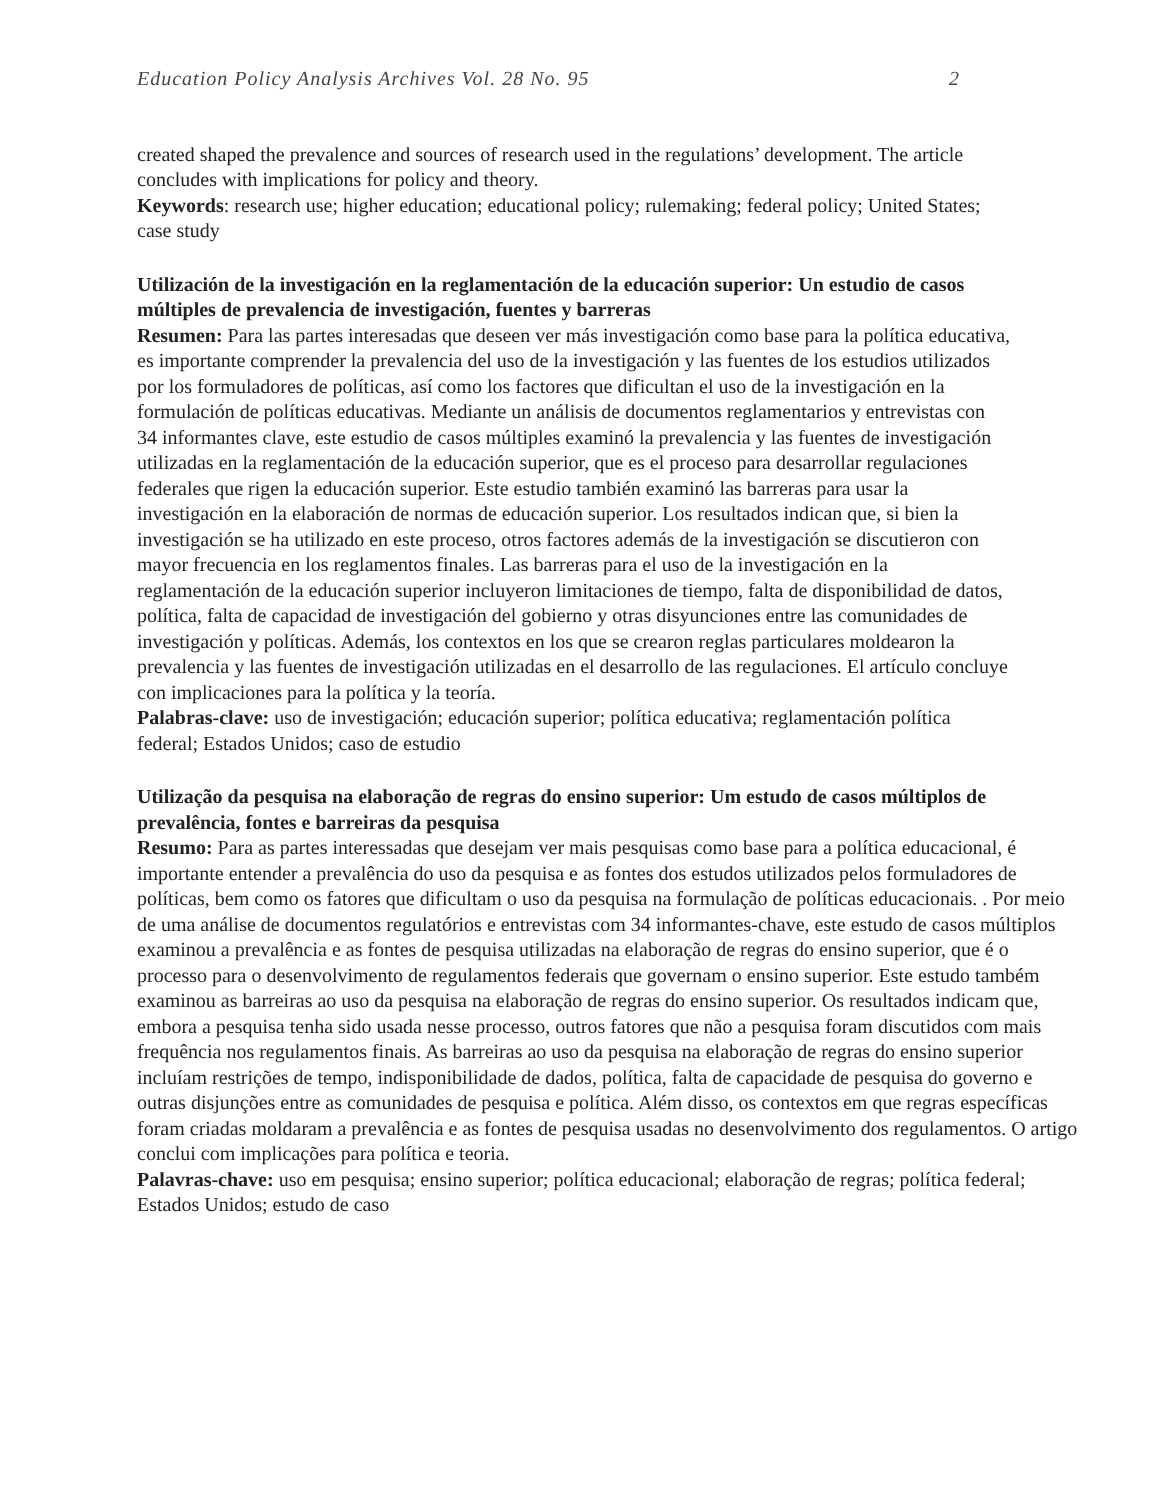Education Policy Analysis Archives Vol. 28 No. 95 2
created shaped the prevalence and sources of research used in the regulations’ development. The article concludes with implications for policy and theory.
Keywords: research use; higher education; educational policy; rulemaking; federal policy; United States; case study
Utilización de la investigación en la reglamentación de la educación superior: Un estudio de casos múltiples de prevalencia de investigación, fuentes y barreras
Resumen: Para las partes interesadas que deseen ver más investigación como base para la política educativa, es importante comprender la prevalencia del uso de la investigación y las fuentes de los estudios utilizados por los formuladores de políticas, así como los factores que dificultan el uso de la investigación en la formulación de políticas educativas. Mediante un análisis de documentos reglamentarios y entrevistas con 34 informantes clave, este estudio de casos múltiples examinó la prevalencia y las fuentes de investigación utilizadas en la reglamentación de la educación superior, que es el proceso para desarrollar regulaciones federales que rigen la educación superior. Este estudio también examinó las barreras para usar la investigación en la elaboración de normas de educación superior. Los resultados indican que, si bien la investigación se ha utilizado en este proceso, otros factores además de la investigación se discutieron con mayor frecuencia en los reglamentos finales. Las barreras para el uso de la investigación en la reglamentación de la educación superior incluyeron limitaciones de tiempo, falta de disponibilidad de datos, política, falta de capacidad de investigación del gobierno y otras disyunciones entre las comunidades de investigación y políticas. Además, los contextos en los que se crearon reglas particulares moldearon la prevalencia y las fuentes de investigación utilizadas en el desarrollo de las regulaciones. El artículo concluye con implicaciones para la política y la teoría.
Palabras-clave: uso de investigación; educación superior; política educativa; reglamentación política federal; Estados Unidos; caso de estudio
Utilização da pesquisa na elaboração de regras do ensino superior: Um estudo de casos múltiplos de prevalência, fontes e barreiras da pesquisa
Resumo: Para as partes interessadas que desejam ver mais pesquisas como base para a política educacional, é importante entender a prevalência do uso da pesquisa e as fontes dos estudos utilizados pelos formuladores de políticas, bem como os fatores que dificultam o uso da pesquisa na formulação de políticas educacionais. . Por meio de uma análise de documentos regulatórios e entrevistas com 34 informantes-chave, este estudo de casos múltiplos examinou a prevalência e as fontes de pesquisa utilizadas na elaboração de regras do ensino superior, que é o processo para o desenvolvimento de regulamentos federais que governam o ensino superior. Este estudo também examinou as barreiras ao uso da pesquisa na elaboração de regras do ensino superior. Os resultados indicam que, embora a pesquisa tenha sido usada nesse processo, outros fatores que não a pesquisa foram discutidos com mais frequência nos regulamentos finais. As barreiras ao uso da pesquisa na elaboração de regras do ensino superior incluíam restrições de tempo, indisponibilidade de dados, política, falta de capacidade de pesquisa do governo e outras disjunções entre as comunidades de pesquisa e política. Além disso, os contextos em que regras específicas foram criadas moldaram a prevalência e as fontes de pesquisa usadas no desenvolvimento dos regulamentos. O artigo conclui com implicações para política e teoria.
Palavras-chave: uso em pesquisa; ensino superior; política educacional; elaboração de regras; política federal; Estados Unidos; estudo de caso